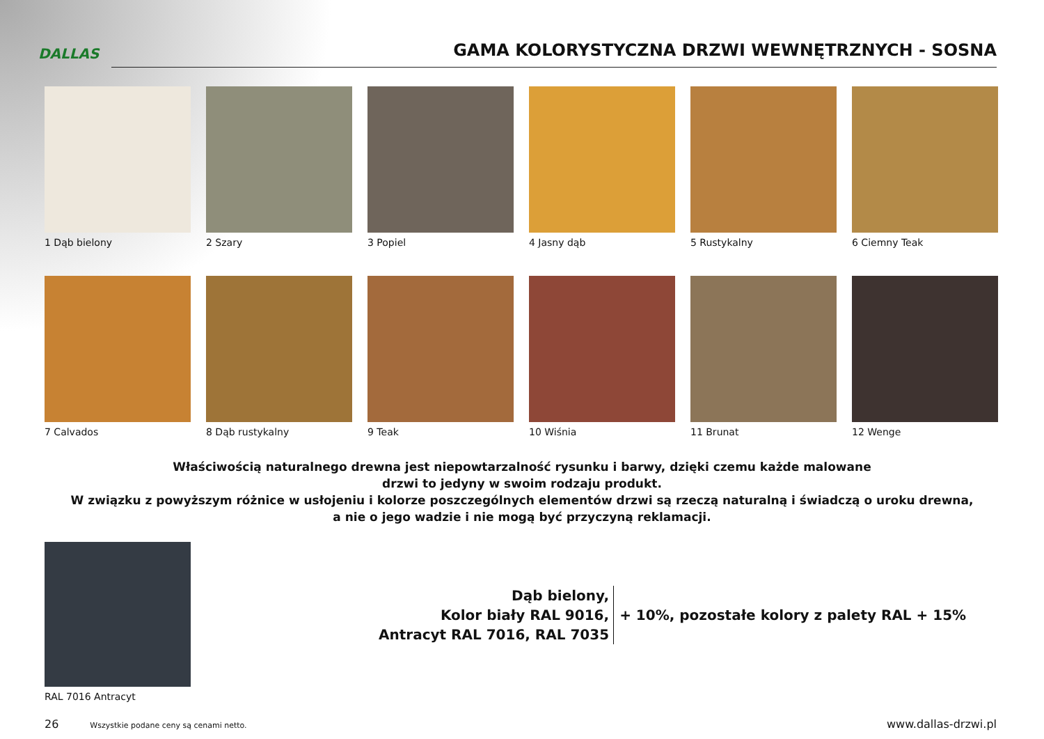DALLAS
GAMA KOLORYSTYCZNA DRZWI WEWNĘTRZNYCH - SOSNA
1 Dąb bielony
2 Szary
3 Popiel
4 Jasny dąb
5 Rustykalny
6 Ciemny Teak
7 Calvados
8 Dąb rustykalny
9 Teak
10 Wiśnia
11 Brunat
12 Wenge
Właściwością naturalnego drewna jest niepowtarzalność rysunku i barwy, dzięki czemu każde malowane
drzwi to jedyny w swoim rodzaju produkt.
W związku z powyższym różnice w usłojeniu i kolorze poszczególnych elementów drzwi są rzeczą naturalną i świadczą o uroku drewna,
a nie o jego wadzie i nie mogą być przyczyną reklamacji.
RAL 7016 Antracyt
Dąb bielony,
Kolor biały RAL 9016,
Antracyt RAL 7016, RAL 7035
+ 10%, pozostałe kolory z palety RAL + 15%
26 Wszystkie podane ceny są cenami netto. www.dallas-drzwi.pl